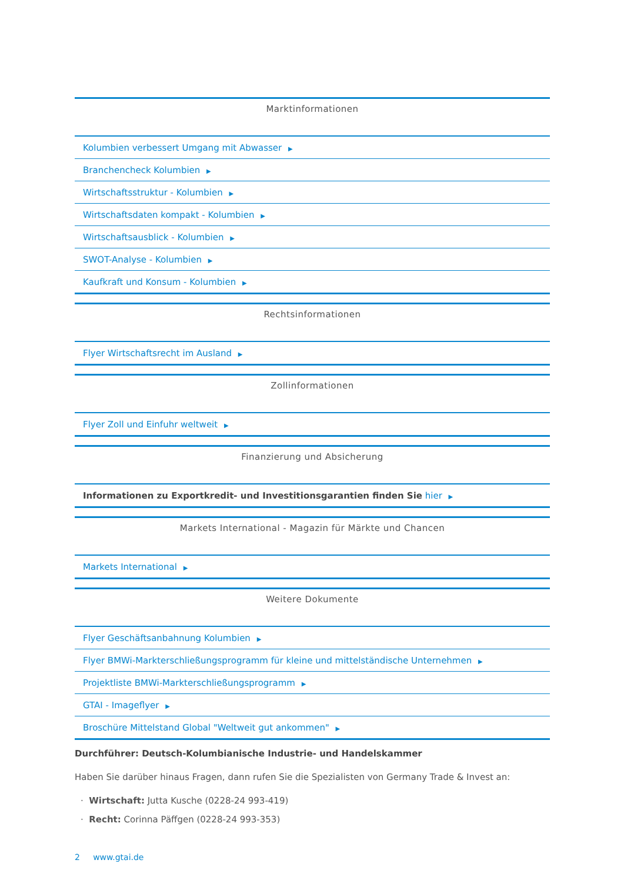| Marktinformationen |
| --- |
| Kolumbien verbessert Umgang mit Abwasser ▶ |
| Branchencheck Kolumbien ▶ |
| Wirtschaftsstruktur - Kolumbien ▶ |
| Wirtschaftsdaten kompakt - Kolumbien ▶ |
| Wirtschaftsausblick - Kolumbien ▶ |
| SWOT-Analyse - Kolumbien ▶ |
| Kaufkraft und Konsum - Kolumbien ▶ |
| Rechtsinformationen |
| --- |
| Flyer Wirtschaftsrecht im Ausland ▶ |
| Zollinformationen |
| --- |
| Flyer Zoll und Einfuhr weltweit ▶ |
| Finanzierung und Absicherung |
| --- |
| Informationen zu Exportkredit- und Investitionsgarantien finden Sie hier ▶ |
| Markets International - Magazin für Märkte und Chancen |
| --- |
| Markets International ▶ |
| Weitere Dokumente |
| --- |
| Flyer Geschäftsanbahnung Kolumbien ▶ |
| Flyer BMWi-Markterschließungsprogramm für kleine und mittelständische Unternehmen ▶ |
| Projektliste BMWi-Markterschließungsprogramm ▶ |
| GTAI - Imageflyer ▶ |
| Broschüre Mittelstand Global "Weltweit gut ankommen" ▶ |
Durchführer: Deutsch-Kolumbianische Industrie- und Handelskammer
Haben Sie darüber hinaus Fragen, dann rufen Sie die Spezialisten von Germany Trade & Invest an:
· Wirtschaft: Jutta Kusche (0228-24 993-419)
· Recht: Corinna Päffgen (0228-24 993-353)
2 www.gtai.de